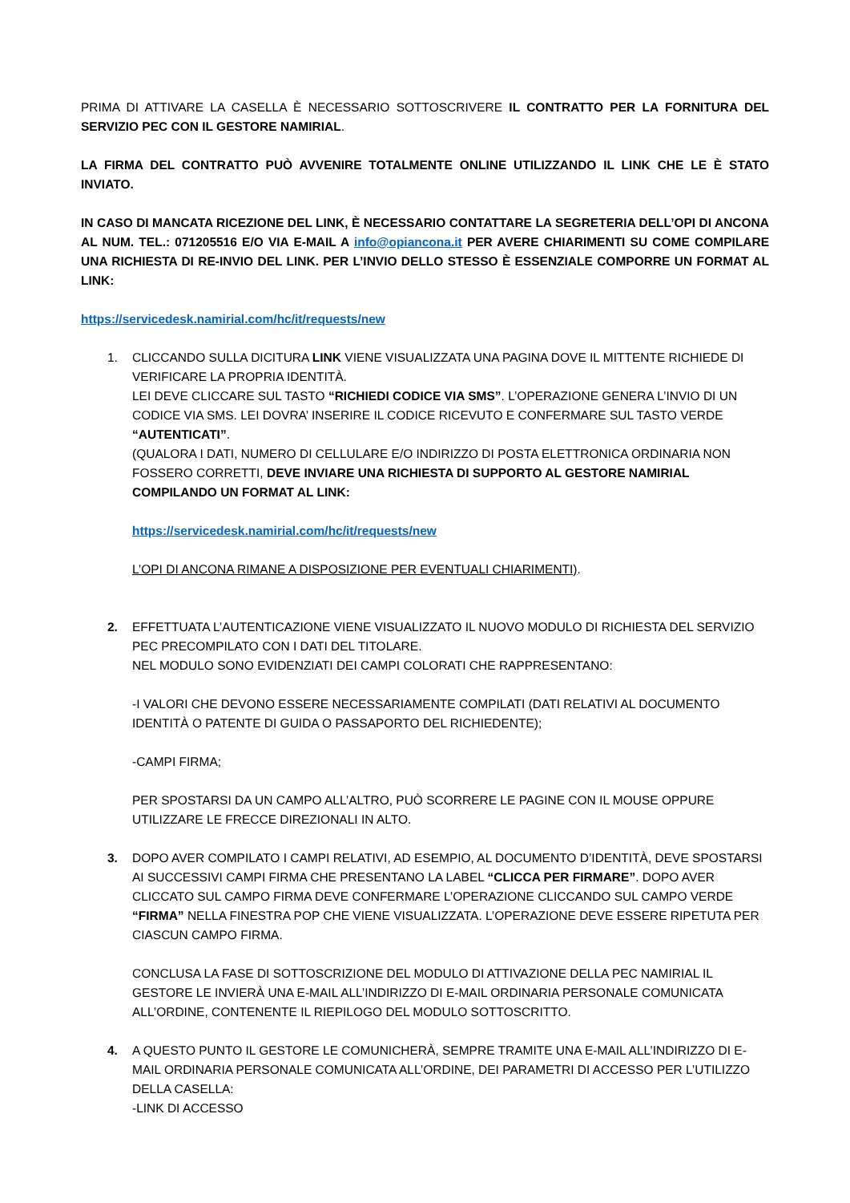PRIMA DI ATTIVARE LA CASELLA È NECESSARIO SOTTOSCRIVERE IL CONTRATTO PER LA FORNITURA DEL SERVIZIO PEC CON IL GESTORE NAMIRIAL.
LA FIRMA DEL CONTRATTO PUÒ AVVENIRE TOTALMENTE ONLINE UTILIZZANDO IL LINK CHE LE È STATO INVIATO.
IN CASO DI MANCATA RICEZIONE DEL LINK, È NECESSARIO CONTATTARE LA SEGRETERIA DELL’OPI DI ANCONA AL NUM. TEL.: 071205516 E/O VIA E-MAIL A info@opiancona.it PER AVERE CHIARIMENTI SU COME COMPILARE UNA RICHIESTA DI RE-INVIO DEL LINK. PER L’INVIO DELLO STESSO È ESSENZIALE COMPORRE UN FORMAT AL LINK:
https://servicedesk.namirial.com/hc/it/requests/new
1. CLICCANDO SULLA DICITURA LINK VIENE VISUALIZZATA UNA PAGINA DOVE IL MITTENTE RICHIEDE DI VERIFICARE LA PROPRIA IDENTITÀ.
LEI DEVE CLICCARE SUL TASTO “RICHIEDI CODICE VIA SMS”. L’OPERAZIONE GENERA L’INVIO DI UN CODICE VIA SMS. LEI DOVRA’ INSERIRE IL CODICE RICEVUTO E CONFERMARE SUL TASTO VERDE “AUTENTICATI”.
(QUALORA I DATI, NUMERO DI CELLULARE E/O INDIRIZZO DI POSTA ELETTRONICA ORDINARIA NON FOSSERO CORRETTI, DEVE INVIARE UNA RICHIESTA DI SUPPORTO AL GESTORE NAMIRIAL COMPILANDO UN FORMAT AL LINK:
https://servicedesk.namirial.com/hc/it/requests/new
L’OPI DI ANCONA RIMANE A DISPOSIZIONE PER EVENTUALI CHIARIMENTI).
2. EFFETTUATA L’AUTENTICAZIONE VIENE VISUALIZZATO IL NUOVO MODULO DI RICHIESTA DEL SERVIZIO PEC PRECOMPILATO CON I DATI DEL TITOLARE.
NEL MODULO SONO EVIDENZIATI DEI CAMPI COLORATI CHE RAPPRESENTANO:
-I VALORI CHE DEVONO ESSERE NECESSARIAMENTE COMPILATI (DATI RELATIVI AL DOCUMENTO IDENTITÀ O PATENTE DI GUIDA O PASSAPORTO DEL RICHIEDENTE);
-CAMPI FIRMA;
PER SPOSTARSI DA UN CAMPO ALL’ALTRO, PUÒ SCORRERE LE PAGINE CON IL MOUSE OPPURE UTILIZZARE LE FRECCE DIREZIONALI IN ALTO.
3. DOPO AVER COMPILATO I CAMPI RELATIVI, AD ESEMPIO, AL DOCUMENTO D’IDENTITÀ, DEVE SPOSTARSI AI SUCCESSIVI CAMPI FIRMA CHE PRESENTANO LA LABEL “CLICCA PER FIRMARE”. DOPO AVER CLICCATO SUL CAMPO FIRMA DEVE CONFERMARE L’OPERAZIONE CLICCANDO SUL CAMPO VERDE “FIRMA” NELLA FINESTRA POP CHE VIENE VISUALIZZATA. L’OPERAZIONE DEVE ESSERE RIPETUTA PER CIASCUN CAMPO FIRMA.
CONCLUSA LA FASE DI SOTTOSCRIZIONE DEL MODULO DI ATTIVAZIONE DELLA PEC NAMIRIAL IL GESTORE LE INVIERÀ UNA E-MAIL ALL’INDIRIZZO DI E-MAIL ORDINARIA PERSONALE COMUNICATA ALL’ORDINE, CONTENENTE IL RIEPILOGO DEL MODULO SOTTOSCRITTO.
4. A QUESTO PUNTO IL GESTORE LE COMUNICHERÀ, SEMPRE TRAMITE UNA E-MAIL ALL’INDIRIZZO DI E-MAIL ORDINARIA PERSONALE COMUNICATA ALL’ORDINE, DEI PARAMETRI DI ACCESSO PER L’UTILIZZO DELLA CASELLA:
-LINK DI ACCESSO